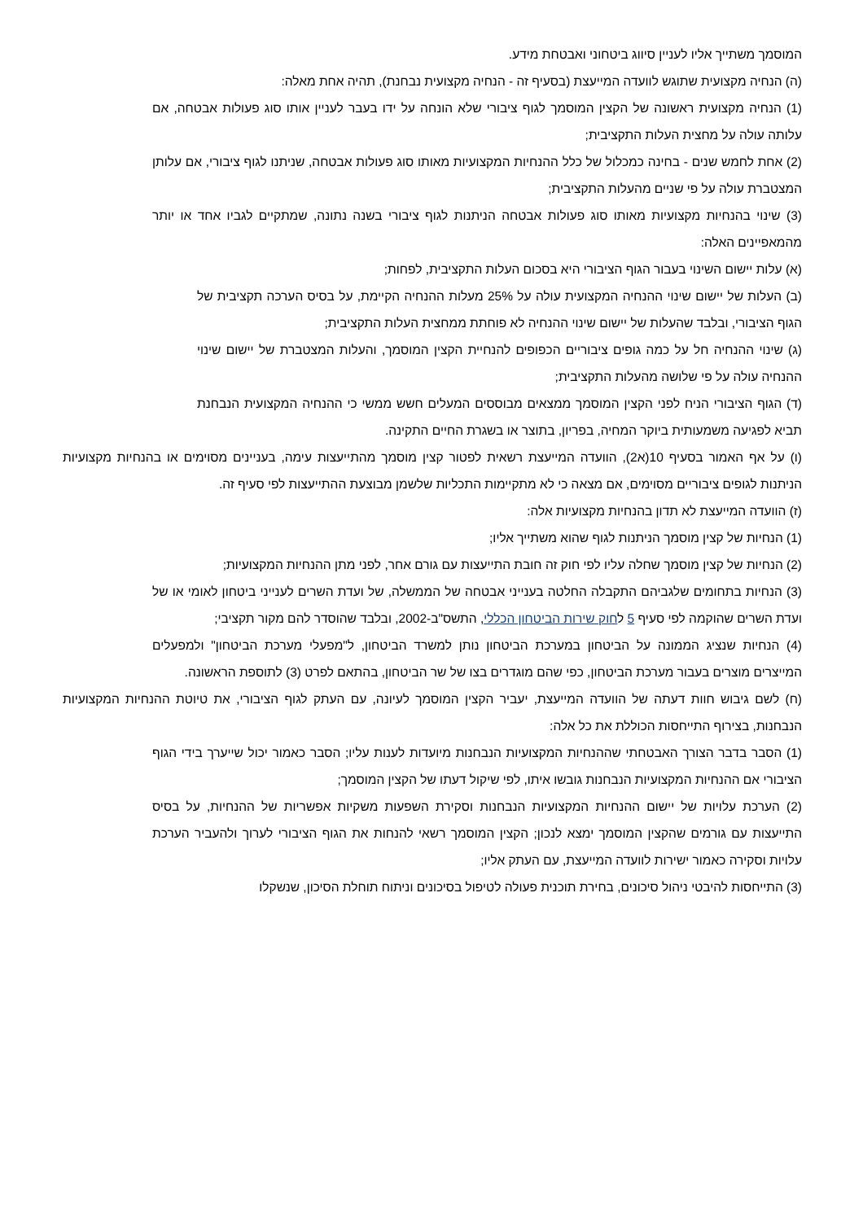המוסמך משתייך אליו לעניין סיווג ביטחוני ואבטחת מידע.
(ה) הנחיה מקצועית שתוגש לוועדה המייעצת (בסעיף זה - הנחיה מקצועית נבחנת), תהיה אחת מאלה:
(1) הנחיה מקצועית ראשונה של הקצין המוסמך לגוף ציבורי שלא הונחה על ידו בעבר לעניין אותו סוג פעולות אבטחה, אם עלותה עולה על מחצית העלות התקציבית;
(2) אחת לחמש שנים - בחינה כמכלול של כלל ההנחיות המקצועיות מאותו סוג פעולות אבטחה, שניתנו לגוף ציבורי, אם עלותן המצטברת עולה על פי שניים מהעלות התקציבית;
(3) שינוי בהנחיות מקצועיות מאותו סוג פעולות אבטחה הניתנות לגוף ציבורי בשנה נתונה, שמתקיים לגביו אחד או יותר מהמאפיינים האלה:
(א) עלות יישום השינוי בעבור הגוף הציבורי היא בסכום העלות התקציבית, לפחות;
(ב) העלות של יישום שינוי ההנחיה המקצועית עולה על 25% מעלות ההנחיה הקיימת, על בסיס הערכה תקציבית של הגוף הציבורי, ובלבד שהעלות של יישום שינוי ההנחיה לא פוחתת ממחצית העלות התקציבית;
(ג) שינוי ההנחיה חל על כמה גופים ציבוריים הכפופים להנחיית הקצין המוסמך, והעלות המצטברת של יישום שינוי ההנחיה עולה על פי שלושה מהעלות התקציבית;
(ד) הגוף הציבורי הניח לפני הקצין המוסמך ממצאים מבוססים המעלים חשש ממשי כי ההנחיה המקצועית הנבחנת תביא לפגיעה משמעותית ביוקר המחיה, בפריון, בתוצר או בשגרת החיים התקינה.
(ו) על אף האמור בסעיף 10(א2), הוועדה המייעצת רשאית לפטור קצין מוסמך מהתייעצות עימה, בעניינים מסוימים או בהנחיות מקצועיות הניתנות לגופים ציבוריים מסוימים, אם מצאה כי לא מתקיימות התכליות שלשמן מבוצעת ההתייעצות לפי סעיף זה.
(ז) הוועדה המייעצת לא תדון בהנחיות מקצועיות אלה:
(1) הנחיות של קצין מוסמך הניתנות לגוף שהוא משתייך אליו;
(2) הנחיות של קצין מוסמך שחלה עליו לפי חוק זה חובת התייעצות עם גורם אחר, לפני מתן ההנחיות המקצועיות;
(3) הנחיות בתחומים שלגביהם התקבלה החלטה בענייני אבטחה של הממשלה, של ועדת השרים לענייני ביטחון לאומי או של ועדת השרים שהוקמה לפי סעיף 5 לחוק שירות הביטחון הכללי, התשס"ב-2002, ובלבד שהוסדר להם מקור תקציבי;
(4) הנחיות שנציג הממונה על הביטחון במערכת הביטחון נותן למשרד הביטחון, ל"מפעלי מערכת הביטחון" ולמפעלים המייצרים מוצרים בעבור מערכת הביטחון, כפי שהם מוגדרים בצו של שר הביטחון, בהתאם לפרט (3) לתוספת הראשונה.
(ח) לשם גיבוש חוות דעתה של הוועדה המייעצת, יעביר הקצין המוסמך לעיונה, עם העתק לגוף הציבורי, את טיוטת ההנחיות המקצועיות הנבחנות, בצירוף התייחסות הכוללת את כל אלה:
(1) הסבר בדבר הצורך האבטחתי שההנחיות המקצועיות הנבחנות מיועדות לענות עליו; הסבר כאמור יכול שייערך בידי הגוף הציבורי אם ההנחיות המקצועיות הנבחנות גובשו איתו, לפי שיקול דעתו של הקצין המוסמך;
(2) הערכת עלויות של יישום ההנחיות המקצועיות הנבחנות וסקירת השפעות משקיות אפשריות של ההנחיות, על בסיס התייעצות עם גורמים שהקצין המוסמך ימצא לנכון; הקצין המוסמך רשאי להנחות את הגוף הציבורי לערוך ולהעביר הערכת עלויות וסקירה כאמור ישירות לוועדה המייעצת, עם העתק אליו;
(3) התייחסות להיבטי ניהול סיכונים, בחירת תוכנית פעולה לטיפול בסיכונים וניתוח תוחלת הסיכון, שנשקלו